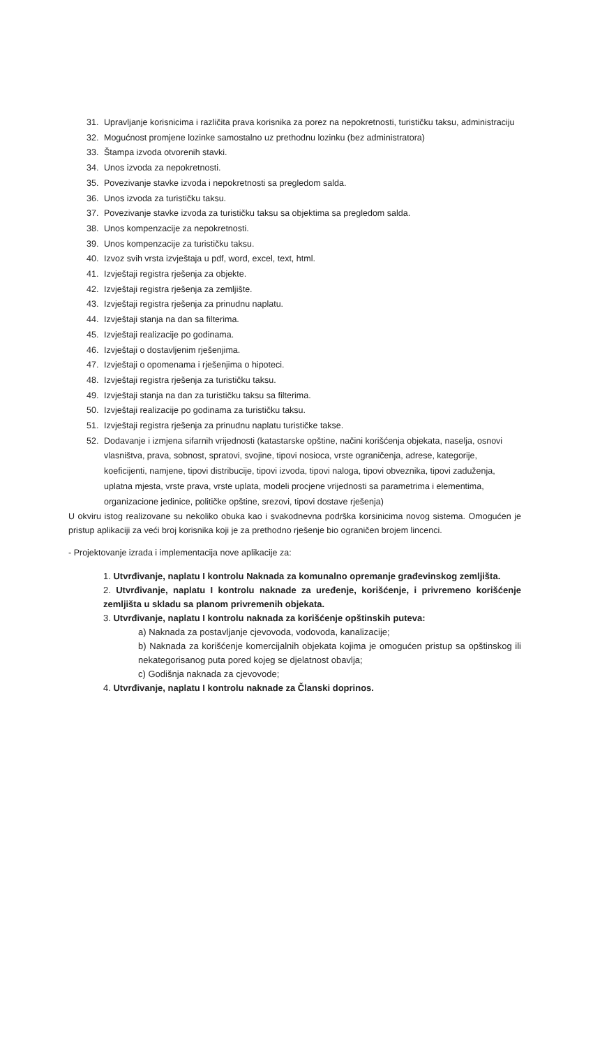31. Upravljanje korisnicima i različita prava korisnika za porez na nepokretnosti, turističku taksu, administraciju
32. Mogućnost promjene lozinke samostalno uz prethodnu lozinku (bez administratora)
33. Štampa izvoda otvorenih stavki.
34. Unos izvoda za nepokretnosti.
35. Povezivanje stavke izvoda i nepokretnosti sa pregledom salda.
36. Unos izvoda za turističku taksu.
37. Povezivanje stavke izvoda za turističku taksu sa objektima sa pregledom salda.
38. Unos kompenzacije za nepokretnosti.
39. Unos kompenzacije za turističku taksu.
40. Izvoz svih vrsta izvještaja u pdf, word, excel, text, html.
41. Izvještaji registra rješenja za objekte.
42. Izvještaji registra rješenja za zemljište.
43. Izvještaji registra rješenja za prinudnu naplatu.
44. Izvještaji stanja na dan sa filterima.
45. Izvještaji realizacije po godinama.
46. Izvještaji o dostavljenim rješenjima.
47. Izvještaji o opomenama i rješenjima o hipoteci.
48. Izvještaji registra rješenja za turističku taksu.
49. Izvještaji stanja na dan za turističku taksu sa filterima.
50. Izvještaji realizacije po godinama za turističku taksu.
51. Izvještaji registra rješenja za prinudnu naplatu turističke takse.
52. Dodavanje i izmjena sifarnih vrijednosti (katastarske opštine, načini korišćenja objekata, naselja, osnovi vlasništva, prava, sobnost, spratovi, svojine, tipovi nosioca, vrste ograničenja, adrese, kategorije, koeficijenti, namjene, tipovi distribucije, tipovi izvoda, tipovi naloga, tipovi obveznika, tipovi zaduženja, uplatna mjesta, vrste prava, vrste uplata, modeli procjene vrijednosti sa parametrima i elementima, organizacione jedinice, političke opštine, srezovi, tipovi dostave rješenja)
U okviru istog realizovane su nekoliko obuka kao i svakodnevna podrška korsinicima novog sistema. Omogućen je pristup aplikaciji za veći broj korisnika koji je za prethodno rješenje bio ograničen brojem lincenci.
- Projektovanje izrada i implementacija nove aplikacije za:
1. Utvrđivanje, naplatu I kontrolu Naknada za komunalno opremanje građevinskog zemljišta.
2. Utvrđivanje, naplatu I kontrolu naknade za uređenje, korišćenje, i privremeno korišćenje zemljišta u skladu sa planom privremenih objekata.
3. Utvrđivanje, naplatu I kontrolu naknada za korišćenje opštinskih puteva:
a) Naknada za postavljanje cjevovoda, vodovoda, kanalizacije;
b) Naknada za korišćenje komercijalnih objekata kojima je omogućen pristup sa opštinskog ili nekategorisanog puta pored kojeg se djelatnost obavlja;
c) Godišnja naknada za cjevovode;
4. Utvrđivanje, naplatu I kontrolu naknade za Članski doprinos.